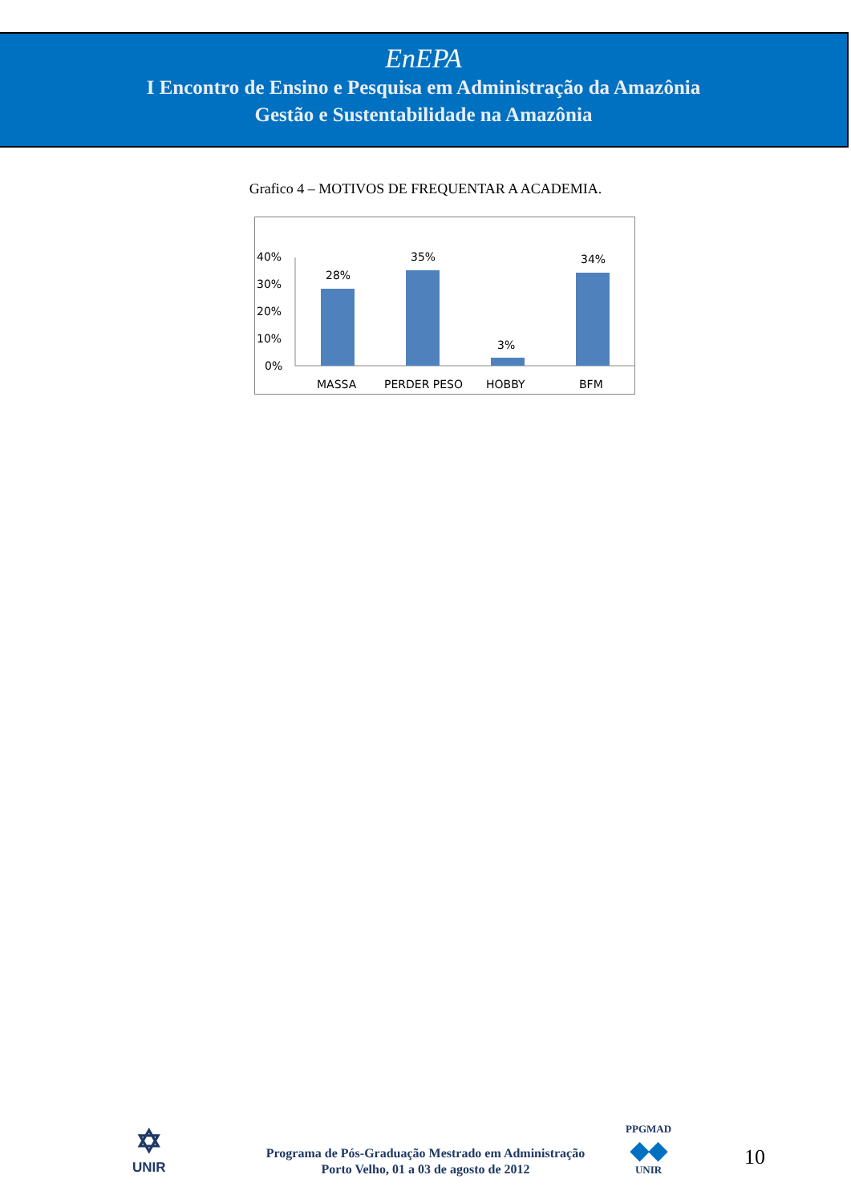EnEPA
I Encontro de Ensino e Pesquisa em Administração da Amazônia
Gestão e Sustentabilidade na Amazônia
Grafico 4 – MOTIVOS DE FREQUENTAR A ACADEMIA.
40%
30%
20%
10%
0%
28%
35%
3%
34%
MASSA
PERDER PESO
HOBBY
BFM
✡
UNIR
Programa de Pós-Graduação Mestrado em Administração
Porto Velho, 01 a 03 de agosto de 2012
PPGMAD
◆◆
UNIR
10